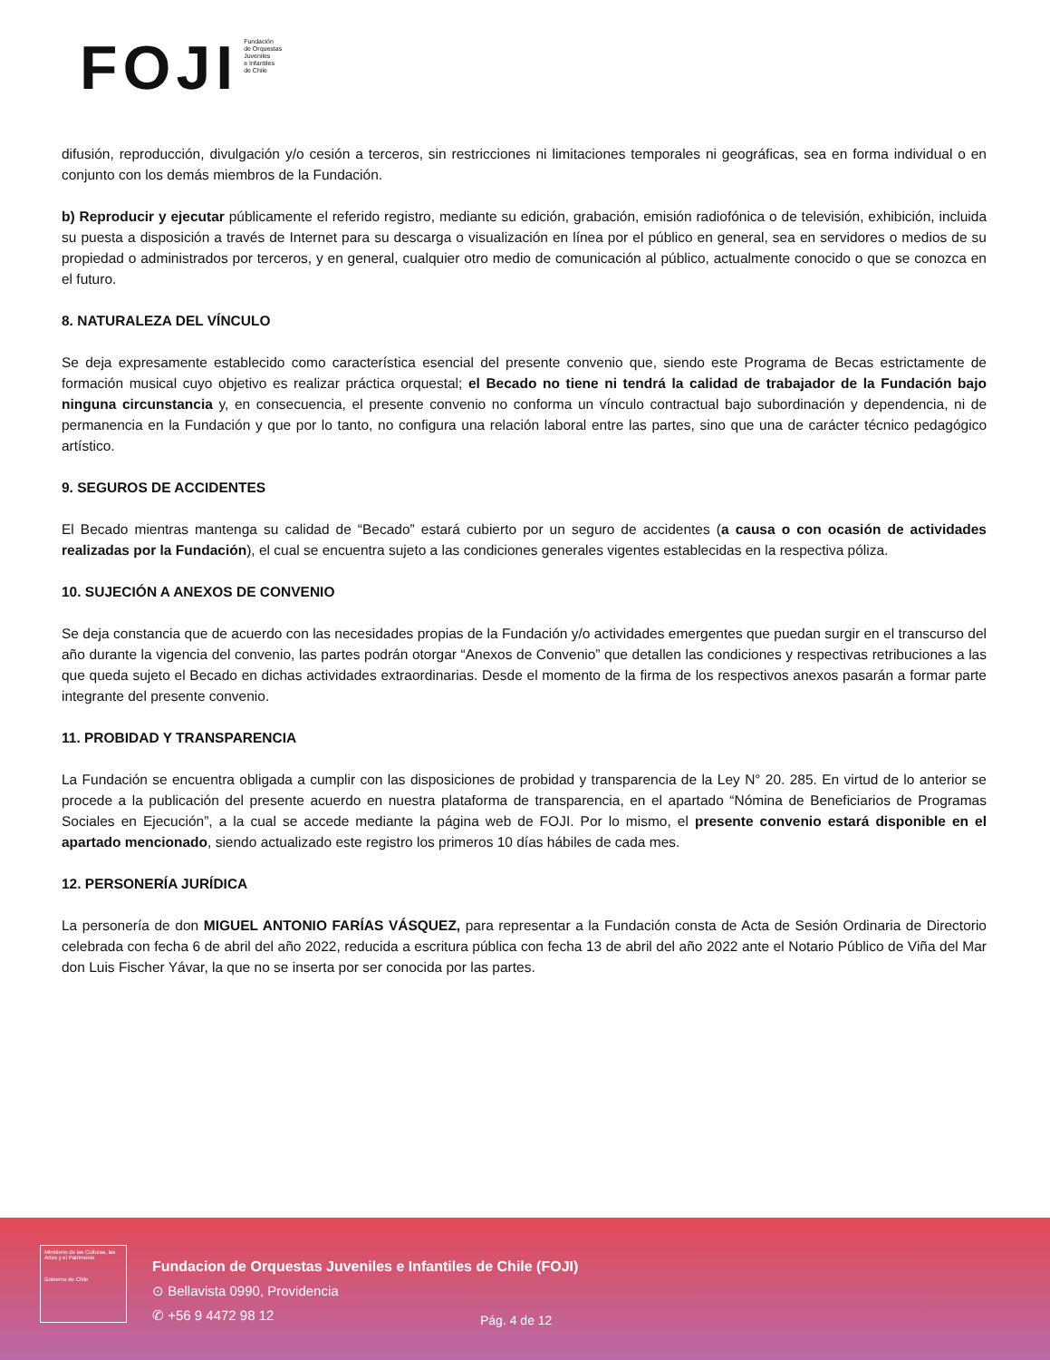FOJI
Fundación
de Orquestas
Juveniles
e Infantiles
de Chile
difusión, reproducción, divulgación y/o cesión a terceros, sin restricciones ni limitaciones temporales ni geográficas, sea en forma individual o en conjunto con los demás miembros de la Fundación.
b) Reproducir y ejecutar públicamente el referido registro, mediante su edición, grabación, emisión radiofónica o de televisión, exhibición, incluida su puesta a disposición a través de Internet para su descarga o visualización en línea por el público en general, sea en servidores o medios de su propiedad o administrados por terceros, y en general, cualquier otro medio de comunicación al público, actualmente conocido o que se conozca en el futuro.
8. NATURALEZA DEL VÍNCULO
Se deja expresamente establecido como característica esencial del presente convenio que, siendo este Programa de Becas estrictamente de formación musical cuyo objetivo es realizar práctica orquestal; el Becado no tiene ni tendrá la calidad de trabajador de la Fundación bajo ninguna circunstancia y, en consecuencia, el presente convenio no conforma un vínculo contractual bajo subordinación y dependencia, ni de permanencia en la Fundación y que por lo tanto, no configura una relación laboral entre las partes, sino que una de carácter técnico pedagógico artístico.
9. SEGUROS DE ACCIDENTES
El Becado mientras mantenga su calidad de “Becado” estará cubierto por un seguro de accidentes (a causa o con ocasión de actividades realizadas por la Fundación), el cual se encuentra sujeto a las condiciones generales vigentes establecidas en la respectiva póliza.
10. SUJECIÓN A ANEXOS DE CONVENIO
Se deja constancia que de acuerdo con las necesidades propias de la Fundación y/o actividades emergentes que puedan surgir en el transcurso del año durante la vigencia del convenio, las partes podrán otorgar “Anexos de Convenio” que detallen las condiciones y respectivas retribuciones a las que queda sujeto el Becado en dichas actividades extraordinarias. Desde el momento de la firma de los respectivos anexos pasarán a formar parte integrante del presente convenio.
11. PROBIDAD Y TRANSPARENCIA
La Fundación se encuentra obligada a cumplir con las disposiciones de probidad y transparencia de la Ley N° 20. 285. En virtud de lo anterior se procede a la publicación del presente acuerdo en nuestra plataforma de transparencia, en el apartado “Nómina de Beneficiarios de Programas Sociales en Ejecución”, a la cual se accede mediante la página web de FOJI. Por lo mismo, el presente convenio estará disponible en el apartado mencionado, siendo actualizado este registro los primeros 10 días hábiles de cada mes.
12. PERSONERÍA JURÍDICA
La personería de don MIGUEL ANTONIO FARÍAS VÁSQUEZ, para representar a la Fundación consta de Acta de Sesión Ordinaria de Directorio celebrada con fecha 6 de abril del año 2022, reducida a escritura pública con fecha 13 de abril del año 2022 ante el Notario Público de Viña del Mar don Luis Fischer Yávar, la que no se inserta por ser conocida por las partes.
Ministerio de las Culturas, las Artes y el Patrimonio
Gobierno de Chile
Fundacion de Orquestas Juveniles e Infantiles de Chile (FOJI)
⊙ Bellavista 0990, Providencia
✆ +56 9 4472 98 12
Pág. 4 de 12